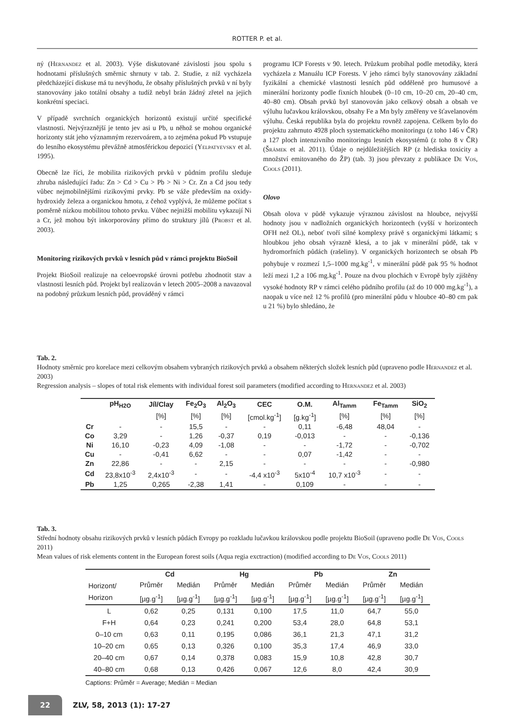ROTTER P. et al.
ný (Hernandez et al. 2003). Výše diskutované závislosti jsou spolu s hodnotami příslušných směrnic shrnuty v tab. 2. Studie, z níž vycházela předcházející diskuse má tu nevýhodu, že obsahy příslušných prvků v ní byly stanovovány jako totální obsahy a tudíž nebyl brán žádný zřetel na jejich konkrétní speciaci.
V případě svrchních organických horizontů existují určité specifické vlastnosti. Nejvýraznější je tento jev asi u Pb, u něhož se mohou organické horizonty stát jeho významným rezervoárem, a to zejména pokud Pb vstupuje do lesního ekosystému převážně atmosférickou depozicí (Yelpatyevsky et al. 1995).
Obecně lze říci, že mobilita rizikových prvků v půdním profilu sleduje zhruba následující řadu: Zn > Cd > Cu > Pb > Ni > Cr. Zn a Cd jsou tedy vůbec nejmobilnějšími rizikovými prvky. Pb se váže především na oxidy-hydroxidy železa a organickou hmotu, z čehož vyplývá, že můžeme počítat s poměrně nízkou mobilitou tohoto prvku. Vůbec nejnižší mobilitu vykazují Ni a Cr, jež mohou být inkorporovány přímo do struktury jílů (Probst et al. 2003).
Monitoring rizikových prvků v lesních půd v rámci projektu BioSoil
Projekt BioSoil realizuje na celoevropské úrovni potřebu zhodnotit stav a vlastnosti lesních půd. Projekt byl realizován v letech 2005–2008 a navazoval na podobný průzkum lesních půd, prováděný v rámci
programu ICP Forests v 90. letech. Průzkum probíhal podle metodiky, která vycházela z Manuálu ICP Forests. V jeho rámci byly stanovovány základní fyzikální a chemické vlastnosti lesních půd odděleně pro humusové a minerální horizonty podle fixních hloubek (0–10 cm, 10–20 cm, 20–40 cm, 40–80 cm). Obsah prvků byl stanovován jako celkový obsah a obsah ve výluhu lučavkou královskou, obsahy Fe a Mn byly změřeny ve šťavelanovém výluhu. Česká republika byla do projektu rovněž zapojena. Celkem bylo do projektu zahrnuto 4928 ploch systematického monitoringu (z toho 146 v ČR) a 127 ploch intenzivního monitoringu lesních ekosystémů (z toho 8 v ČR) (Šrámek et al. 2011). Údaje o nejdůležitějších RP (z hlediska toxicity a množství emitovaného do ŽP) (tab. 3) jsou převzaty z publikace De Vos, Cools (2011).
Olovo
Obsah olova v půdě vykazuje výraznou závislost na hloubce, nejvyšší hodnoty jsou v nadložních organických horizontech (vyšší v horizontech OFH než OL), neboť tvoří silné komplexy právě s organickými látkami; s hloubkou jeho obsah výrazně klesá, a to jak v minerální půdě, tak v hydromorfních půdách (rašeliny). V organických horizontech se obsah Pb pohybuje v rozmezí 1,5–1000 mg.kg<sup>-1</sup>, v minerální půdě pak 95 % hodnot leží mezi 1,2 a 106 mg.kg<sup>-1</sup>. Pouze na dvou plochách v Evropě byly zjištěny vysoké hodnoty RP v rámci celého půdního profilu (až do 10 000 mg.kg<sup>-1</sup>), a naopak u více než 12 % profilů (pro minerální půdu v hloubce 40–80 cm pak u 21 %) bylo shledáno, že
Tab. 2.
Hodnoty směrnic pro korelace mezi celkovým obsahem vybraných rizikových prvků a obsahem některých složek lesních půd (upraveno podle Hernandez et al. 2003)
Regression analysis – slopes of total risk elements with individual forest soil parameters (modified according to Hernandez et al. 2003)
| | pH<sub>H2O</sub> | Jíl/Clay | Fe<sub>2</sub>O<sub>3</sub> | Al<sub>2</sub>O<sub>3</sub> | CEC | O.M. | Al<sub>Tamm</sub> | Fe<sub>Tamm</sub> | SiO<sub>2</sub> |
| --- | --- | --- | --- | --- | --- | --- | --- | --- | --- |
| | | [%] | [%] | [%] | [cmol.kg<sup>-1</sup>] | [g.kg<sup>-1</sup>] | [%] | [%] | [%] |
| Cr | - | - | 15,5 | - | - | 0,11 | -6,48 | 48,04 | - |
| Co | 3,29 | - | 1,26 | -0,37 | 0,19 | -0,013 | - | - | -0,136 |
| Ni | 16,10 | -0,23 | 4,09 | -1,08 | - | - | -1,72 | - | -0,702 |
| Cu | - | -0,41 | 6,62 | - | - | 0,07 | -1,42 | - | - |
| Zn | 22,86 | - | - | 2,15 | - | - | - | - | -0,980 |
| Cd | 23,8x10<sup>-3</sup> | 2,4x10<sup>-3</sup> | - | - | -4,4 x10<sup>-3</sup> | 5x10<sup>-4</sup> | 10,7 x10<sup>-3</sup> | - | - |
| Pb | 1,25 | 0,265 | -2,38 | 1,41 | - | 0,109 | - | - | - |
Tab. 3.
Střední hodnoty obsahu rizikových prvků v lesních půdách Evropy po rozkladu lučavkou královskou podle projektu BioSoil (upraveno podle De Vos, Cools 2011)
Mean values of risk elements content in the European forest soils (Aqua regia exctraction) (modified according to De Vos, Cools 2011)
| | Cd | | Hg | | Pb | | Zn | |
| --- | --- | --- | --- | --- | --- | --- | --- | --- |
| Horizont/ Horizon | Průměr | Medián | Průměr | Medián | Průměr | Medián | Průměr | Medián |
| | [µg.g<sup>-1</sup>] | [µg.g<sup>-1</sup>] | [µg.g<sup>-1</sup>] | [µg.g<sup>-1</sup>] | [µg.g<sup>-1</sup>] | [µg.g<sup>-1</sup>] | [µg.g<sup>-1</sup>] | [µg.g<sup>-1</sup>] |
| L | 0,62 | 0,25 | 0,131 | 0,100 | 17,5 | 11,0 | 64,7 | 55,0 |
| F+H | 0,64 | 0,23 | 0,241 | 0,200 | 53,4 | 28,0 | 64,8 | 53,1 |
| 0–10 cm | 0,63 | 0,11 | 0,195 | 0,086 | 36,1 | 21,3 | 47,1 | 31,2 |
| 10–20 cm | 0,65 | 0,13 | 0,326 | 0,100 | 35,3 | 17,4 | 46,9 | 33,0 |
| 20–40 cm | 0,67 | 0,14 | 0,378 | 0,083 | 15,9 | 10,8 | 42,8 | 30,7 |
| 40–80 cm | 0,68 | 0,13 | 0,426 | 0,067 | 12,6 | 8,0 | 42,4 | 30,9 |
Captions: Průměr = Average; Medián = Median
22
ZLV, 58, 2013 (1): 17-27